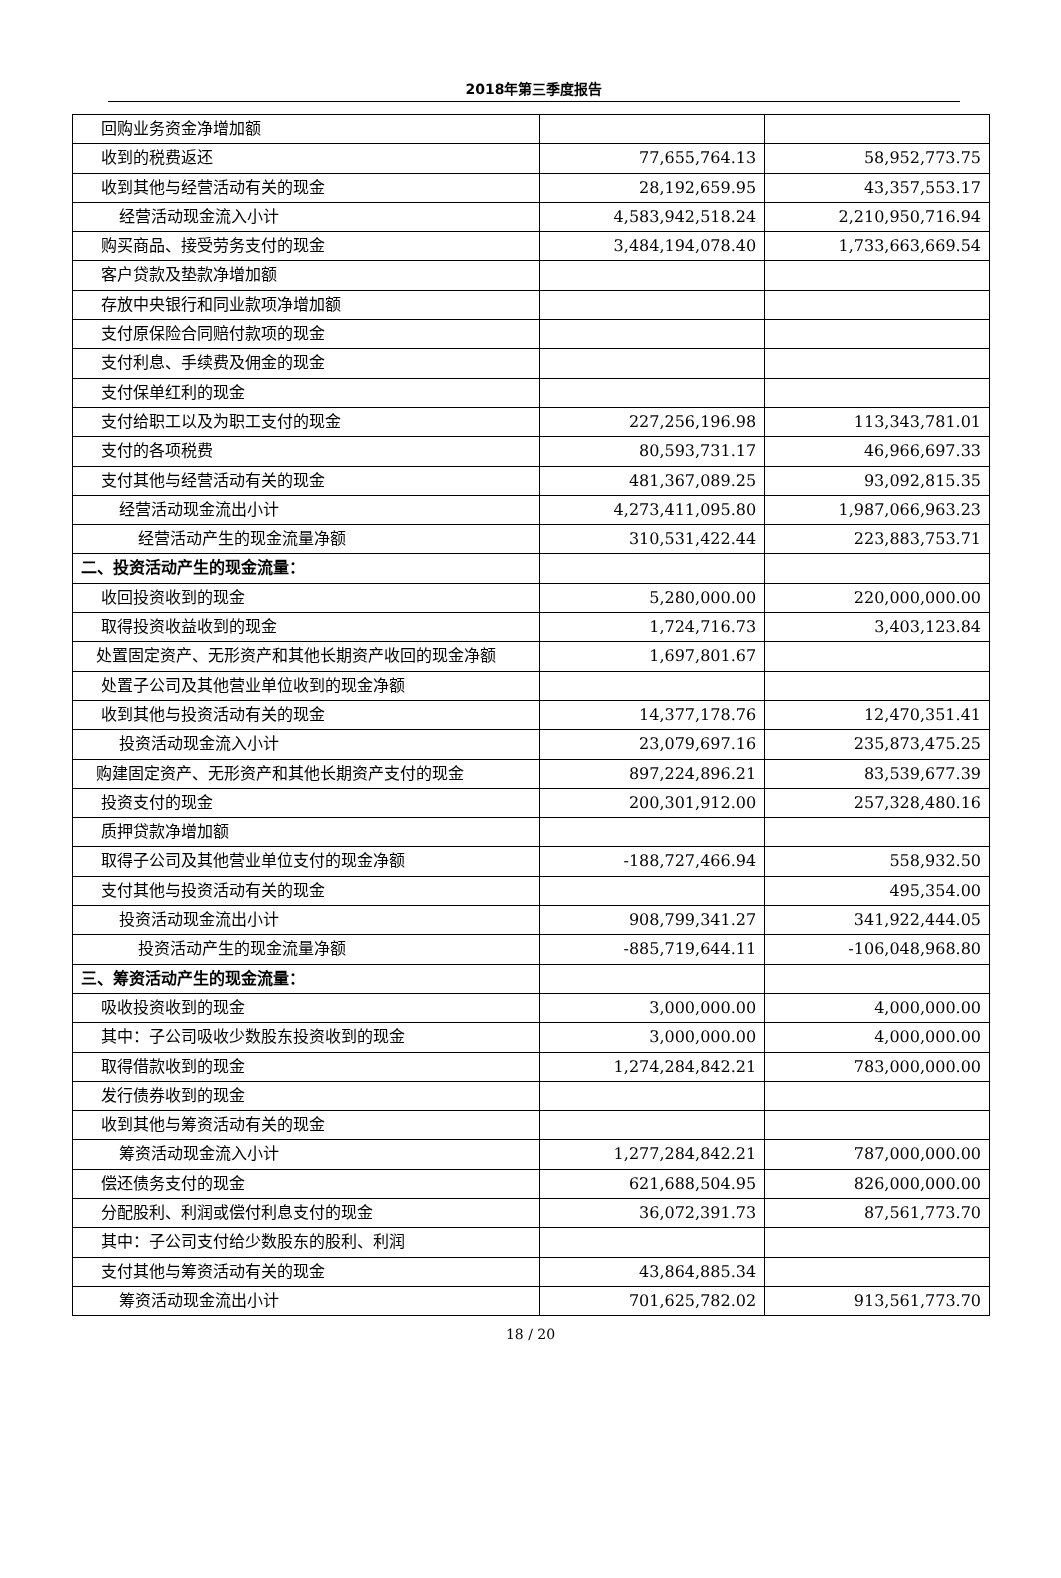2018年第三季度报告
| 回购业务资金净增加额 | | |
| 收到的税费返还 | 77,655,764.13 | 58,952,773.75 |
| 收到其他与经营活动有关的现金 | 28,192,659.95 | 43,357,553.17 |
| 经营活动现金流入小计 | 4,583,942,518.24 | 2,210,950,716.94 |
| 购买商品、接受劳务支付的现金 | 3,484,194,078.40 | 1,733,663,669.54 |
| 客户贷款及垫款净增加额 | | |
| 存放中央银行和同业款项净增加额 | | |
| 支付原保险合同赔付款项的现金 | | |
| 支付利息、手续费及佣金的现金 | | |
| 支付保单红利的现金 | | |
| 支付给职工以及为职工支付的现金 | 227,256,196.98 | 113,343,781.01 |
| 支付的各项税费 | 80,593,731.17 | 46,966,697.33 |
| 支付其他与经营活动有关的现金 | 481,367,089.25 | 93,092,815.35 |
| 经营活动现金流出小计 | 4,273,411,095.80 | 1,987,066,963.23 |
| 经营活动产生的现金流量净额 | 310,531,422.44 | 223,883,753.71 |
| 二、投资活动产生的现金流量： | | |
| 收回投资收到的现金 | 5,280,000.00 | 220,000,000.00 |
| 取得投资收益收到的现金 | 1,724,716.73 | 3,403,123.84 |
| 处置固定资产、无形资产和其他长期资产收回的现金净额 | 1,697,801.67 | |
| 处置子公司及其他营业单位收到的现金净额 | | |
| 收到其他与投资活动有关的现金 | 14,377,178.76 | 12,470,351.41 |
| 投资活动现金流入小计 | 23,079,697.16 | 235,873,475.25 |
| 购建固定资产、无形资产和其他长期资产支付的现金 | 897,224,896.21 | 83,539,677.39 |
| 投资支付的现金 | 200,301,912.00 | 257,328,480.16 |
| 质押贷款净增加额 | | |
| 取得子公司及其他营业单位支付的现金净额 | -188,727,466.94 | 558,932.50 |
| 支付其他与投资活动有关的现金 | | 495,354.00 |
| 投资活动现金流出小计 | 908,799,341.27 | 341,922,444.05 |
| 投资活动产生的现金流量净额 | -885,719,644.11 | -106,048,968.80 |
| 三、筹资活动产生的现金流量： | | |
| 吸收投资收到的现金 | 3,000,000.00 | 4,000,000.00 |
| 其中：子公司吸收少数股东投资收到的现金 | 3,000,000.00 | 4,000,000.00 |
| 取得借款收到的现金 | 1,274,284,842.21 | 783,000,000.00 |
| 发行债券收到的现金 | | |
| 收到其他与筹资活动有关的现金 | | |
| 筹资活动现金流入小计 | 1,277,284,842.21 | 787,000,000.00 |
| 偿还债务支付的现金 | 621,688,504.95 | 826,000,000.00 |
| 分配股利、利润或偿付利息支付的现金 | 36,072,391.73 | 87,561,773.70 |
| 其中：子公司支付给少数股东的股利、利润 | | |
| 支付其他与筹资活动有关的现金 | 43,864,885.34 | |
| 筹资活动现金流出小计 | 701,625,782.02 | 913,561,773.70 |
18 / 20